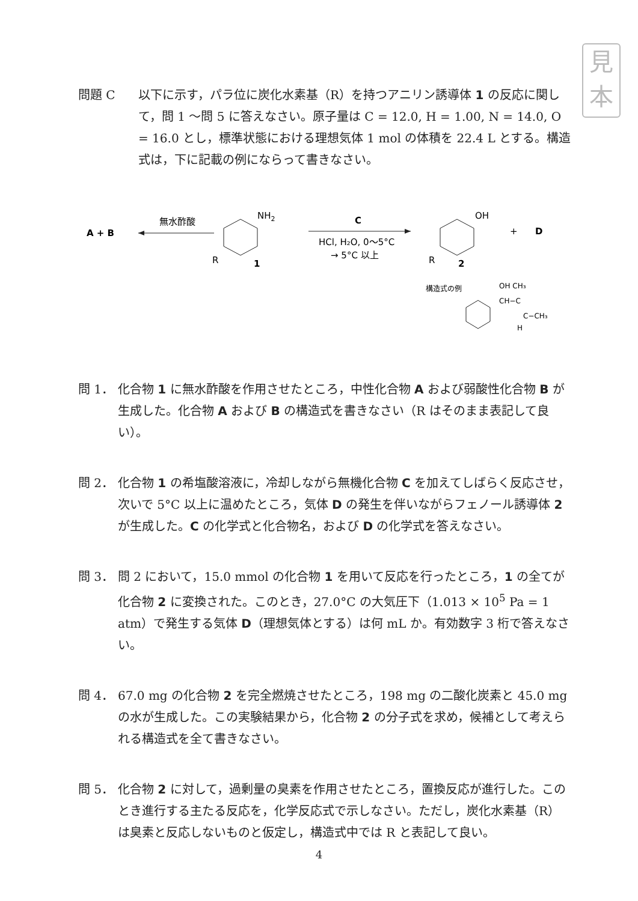見
本
問題 C 以下に示す，パラ位に炭化水素基（R）を持つアニリン誘導体 1 の反応に関して，問 1 ～問 5 に答えなさい。原子量は C = 12.0, H = 1.00, N = 14.0, O = 16.0 とし，標準状態における理想気体 1 mol の体積を 22.4 L とする。構造式は，下に記載の例にならって書きなさい。
A + B
無水酢酸
NH2
R
1
C
HCl, H₂O, 0～5°C
→ 5°C 以上
OH
R
2
+
D
構造式の例
OH CH₃
CH−C
C−CH₃
H
問 1． 化合物 1 に無水酢酸を作用させたところ，中性化合物 A および弱酸性化合物 B が生成した。化合物 A および B の構造式を書きなさい（R はそのまま表記して良い）。
問 2． 化合物 1 の希塩酸溶液に，冷却しながら無機化合物 C を加えてしばらく反応させ，次いで 5°C 以上に温めたところ，気体 D の発生を伴いながらフェノール誘導体 2 が生成した。C の化学式と化合物名，および D の化学式を答えなさい。
問 3． 問 2 において，15.0 mmol の化合物 1 を用いて反応を行ったところ，1 の全てが化合物 2 に変換された。このとき，27.0°C の大気圧下（1.013 × 10<sup>5</sup> Pa = 1 atm）で発生する気体 D（理想気体とする）は何 mL か。有効数字 3 桁で答えなさい。
問 4． 67.0 mg の化合物 2 を完全燃焼させたところ，198 mg の二酸化炭素と 45.0 mg の水が生成した。この実験結果から，化合物 2 の分子式を求め，候補として考えられる構造式を全て書きなさい。
問 5． 化合物 2 に対して，過剰量の臭素を作用させたところ，置換反応が進行した。このとき進行する主たる反応を，化学反応式で示しなさい。ただし，炭化水素基（R）は臭素と反応しないものと仮定し，構造式中では R と表記して良い。
4